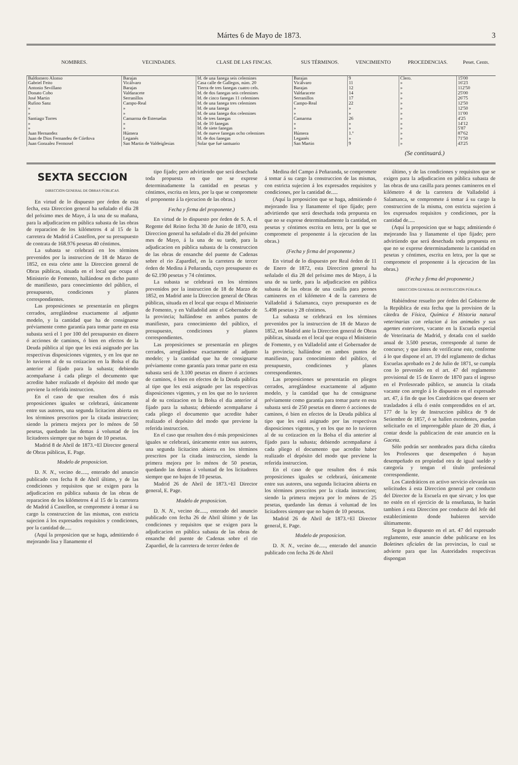Mártes 6 de Mayo de 1873. 3
| NOMBRES. | VECINDADES. | CLASE DE LAS FINCAS. | SUS TÉRMINOS. | VENCIMIENTO | PROCEDENCIAS. | Peset. Cents. |
| --- | --- | --- | --- | --- | --- | --- |
| Baldomero Alonso | Barajas | Id. de una fanega seis celemines | Barajas | 9 | Clero. | 15'00 |
| Gabriel Feito | Vicálvaro | Casa calle de Gallegos, núm. 20 | Vicálvaro | 11 | » | 16'23 |
| Antonio Sevillano | Barajas | Tierra de tres fanegas cuatro cels. | Barajas | 12 | » | 112'50 |
| Donato Cobo | Valdaracete | Id. de dos fanegas seis celemines | Valdaracete | 14 | » | 25'00 |
| José Martin | Serranillos | Id. de cinco fanegas 11 celemines | Serranillos | 17 | » | 26'75 |
| Rufino Sanz | Campo-Real | Id. de una fanega tres celemines | Campo-Real | 22 | » | 12'50 |
| » | » | Id. de una fanega | » | » | » | 12'50 |
| » | » | Id. de una fanega dos celemines | » | » | » | 11'00 |
| Santiago Torres | Camarma de Esteruelas | Id. de tres fanegas | Camarma | 26 | » | 4'25 |
| » | » | Id. de 10 fanegas | » | » | » | 14'12 |
| » | » | Id. de siete fanegas | » | » | » | 5'87 |
| Juan Hernandez | Húmera | Id. de nueve fanegas ocho celemines | Húmera | 1.º | » | 87'62 |
| Juan de Dios Fernandez de Córdova | Leganés | Id. de dos fanegas | Leganés | » | » | 71'50 |
| Juan Gonzalez Fermosel | San Martin de Valdeiglesias | Solar que fué santuario | San Martin | 9 | » | 43'25 |
(Se continuará.)
SEXTA SECCION
DIRECCION GENERAL DE OBRAS PÚBLICAS.
En virtud de lo dispuesto por órden de esta fecha, esta Direccion general ha señalado el dia 28 del próximo mes de Mayo, á la una de su mañana, para la adjudicacion en pública subasta de las obras de reparacion de los kilómetros 4 al 15 de la carretera de Madrid á Castellon, por su presupuesto de contrata de 168.976 pesetas 40 céntimos.
La subasta se celebrará en los términos prevenidos por la instruccion de 18 de Marzo de 1852, en esta córte ante la Direccion general de Obras públicas, situada en el local que ocupa el Ministerio de Fomento, hallándose en dicho punto de manifiesto, para conocimiento del público, el presupuesto, condiciones y planos correspondientes.
Las proposiciones se presentarán en pliegos cerrados, arreglándose exactamente al adjunto modelo, y la cantidad que ha de consignarse préviamente como garantía para tomar parte en esta subasta será el 1 por 100 del presupuesto en dinero ó acciones de caminos, ó bien en efectos de la Deuda pública al tipo que les está asignado por las respectivas disposiciones vigentes, y en los que no lo tuvieren al de su cotizacion en la Bolsa el dia anterior al fijado para la subasta; debiendo acompañarse á cada pliego el documento que acredite haber realizado el depósito del modo que previene la referida instruccion.
En el caso de que resulten dos ó más proposiciones iguales se celebrará, únicamente entre sus autores, una segunda licitacion abierta en los términos prescritos por la citada instruccion; siendo la primera mejora por lo ménos de 50 pesetas, quedando las demas á voluntad de los licitadores siempre que no bajen de 10 pesetas.
Madrid 8 de Abril de 1873.=El Director general de Obras públicas, E. Page.
Modelo de proposicion.
D. N. N., vecino de....., enterado del anuncio publicado con fecha 8 de Abril último, y de las condiciones y requisitos que se exigen para la adjudicacion en pública subasta de las obras de reparacion de los kilómetros 4 al 15 de la carretera de Madrid á Castellon, se compromete á tomar á su cargo la construccion de las mismas, con estricta sujecion á los expresados requisitos y condiciones, por la cantidad de.....
(Aquí la proposicion que se haga, admitiendo ó mejorando lisa y llanamente el
tipo fijado; pero advirtiendo que será desechada toda propuesta en que no se exprese determinadamente la cantidad en pesetas y céntimos, escrita en letra, por la que se compromete el proponente á la ejecucion de las obras.)
Fecha y firma del proponente.)
En virtud de lo dispuesto por órden de S. A. el Regente del Reino fecha 30 de Junio de 1870, esta Direccion general ha señalado el dia 28 del próximo mes de Mayo, á la una de su tarde, para la adjudicacion en pública subasta de la construccion de las obras de ensanche del puente de Cadenas sobre el rio Zapardiel, en la carretera de tercer órden de Medina á Peñaranda, cuyo presupuesto es de 62.190 pesetas y 74 céntimos.
La subasta se celebrará en los términos prevenidos por la instruccion de 18 de Marzo de 1852, en Madrid ante la Direccion general de Obras públicas, situada en el local que ocupa el Ministerio de Fomento, y en Valladolid ante el Gobernador de la provincia; hallándose en ambos puntos de manifiesto, para conocimiento del público, el presupuesto, condiciones y planos correspondientes.
Las proposiciones se presentarán en pliegos cerrados, arreglándose exactamente al adjunto modelo; y la cantidad que ha de consignarse préviamente como garantía para tomar parte en esta subasta será de 3.100 pesetas en dinero ó acciones de caminos, ó bien en efectos de la Deuda pública al tipo que les está asignado por las respectivas disposiciones vigentes, y en los que no lo tuvieren al de su cotizacion en la Bolsa el dia anterior al fijado para la subasta; debiendo acompañarse á cada pliego el documento que acredite haber realizado el depósito del modo que previene la referida instruccion.
En el caso que resulten dos ó más proposiciones iguales se celebrará, únicamente entre sus autores, una segunda licitacion abierta en los términos prescritos por la citada instruccion, siendo la primera mejora por lo ménos de 50 pesetas, quedando las demas á voluntad de los licitadores siempre que no bajen de 10 pesetas.
Madrid 26 de Abril de 1873.=El Director general, E. Page.
Modelo de proposicion.
D. N. N., vecino de....., enterado del anuncio publicado con fecha 26 de Abril último y de las condiciones y requisitos que se exigen para la adjudicacion en pública subasta de las obras de ensanche del puente de Cadenas sobre el rio Zapardiel, de la carretera de tercer órden de
Medina del Campo á Peñaranda, se compromete á tomar á su cargo la construccion de las mismas, con estricta sujecion á los expresados requisitos y condiciones, por la cantidad de.....
(Aquí la proposicion que se haga, admitiendo ó mejorando lisa y llanamente el tipo fijado; pero advirtiendo que será desechada toda propuesta en que no se exprese determinadamente la cantidad, en pesetas y céntimos escrita en letra, por la que se compromete el proponente á la ejecucion de las obras.)
(Fecha y firma del proponente.)
En virtud de lo dispuesto por Real órden de 11 de Enero de 1872, esta Direccion general ha señalado el dia 28 del próximo mes de Mayo, á la una de su tarde, para la adjudicacion en pública subasta de las obras de una casilla para peones camineros en el kilómetro 4 de la carretera de Valladolid á Salamanca, cuyo presupuesto es de 5.498 pesetas y 28 céntimos.
La subasta se celebrará en los términos prevenidos por la instruccion de 18 de Marzo de 1852, en Madrid ante la Direccion general de Obras públicas, situada en el local que ocupa el Ministerio de Fomento, y en Valladolid ante el Gobernador de la provincia; hallándose en ambos puntos de manifiesto, para conocimiento del público, el presupuesto, condiciones y planos correspondientes.
Las proposiciones se presentarán en pliegos cerrados, arreglándose exactamente al adjunto modelo, y la cantidad que ha de consignarse préviamente como garantía para tomar parte en esta subasta será de 250 pesetas en dinero ó acciones de caminos, ó bien en efectos de la Deuda pública al tipo que les está asignado por las respectivas disposiciones vigentes, y en los que no lo tuvieren al de su cotizacion en la Bolsa el dia anterior al fijado para la subasta; debiendo acompañarse á cada pliego el documento que acredite haber realizado el depósito del modo que previene la referida instruccion.
En el caso de que resulten dos ó más proposiciones iguales se celebrará, únicamente entre sus autores, una segunda licitacion abierta en los términos prescritos por la citada instruccion; siendo la primera mejora por lo ménos de 25 pesetas, quedando las demas á voluntad de los licitadores siempre que no bajen de 10 pesetas.
Madrid 26 de Abril de 1873.=El Director general, E. Page.
Modelo de proposicion.
D. N. N., vecino de....., enterado del anuncio publicado con fecha 26 de Abril
último, y de las condiciones y requisitos que se exigen para la adjudicacion en pública subasta de las obras de una casilla para peones camineros en el kilómetro 4 de la carretera de Valladolid á Salamanca, se compromete á tomar á su cargo la construccion de la misma, con estricta sujecion á los expresados requisitos y condiciones, por la cantidad de.....
(Aquí la proposicion que se haga; admitiendo ó mejorando lisa y llanamente el tipo fijado; pero advirtiendo que será desechada toda propuesta en que no se exprese determinadamente la cantidad en pesetas y céntimos, escrita en letra, por la que se compromete el proponente á la ejecucion de las obras.)
(Fecha y firma del proponente.)
DIRECCION GENERAL DE INSTRUCCION PÚBLICA.
Habiéndose resuelto por órden del Gobierno de la República de esta fecha que la provision de la cátedra de Física, Química é Historia natural veterinarias con relacion á los animales y sus agentes exteriores, vacante en la Escuela especial de Veterinaria de Madrid, y dotada con el sueldo anual de 3.500 pesetas, corresponde al turno de concurso; y que ántes de verificarse este, conforme á lo que dispone el art. 19 del reglamento de dichas Escuelas aprobado en 2 de Julio de 1871, se cumpla con lo prevenido en el art. 47 del reglamento provisional de 15 de Enero de 1870 para el ingreso en el Profesorado público, se anuncia la citada vacante con arreglo á lo dispuesto en el expresado art. 47, á fin de que los Catedráticos que deseen ser trasladados á ella ó estén comprendidos en el art. 177 de la ley de Instruccion pública de 9 de Setiembre de 1857, ó se hallen excedentes, puedan solicitarlo en el improrogable plazo de 20 dias, á contar desde la publicacion de este anuncio en la Gaceta.
Sólo podrán ser nombrados para dicha cátedra los Profesores que desempeñen ó hayan desempeñado en propiedad otra de igual sueldo y categoría y tengan el título profesional correspondiente.
Los Catedráticos en activo servicio elevarán sus solicitudes á esta Direccion general por conducto del Director de la Escuela en que sirvan; y los que no estén en el ejercicio de la enseñanza, lo harán tambien á esta Direccion por conducto del Jefe del establecimiento donde hubieren servido últimamente.
Segun lo dispuesto en el art. 47 del expresado reglamento, este anuncio debe publicarse en los Boletines oficiales de las provincias, lo cual se advierte para que las Autoridades respectivas dispongan